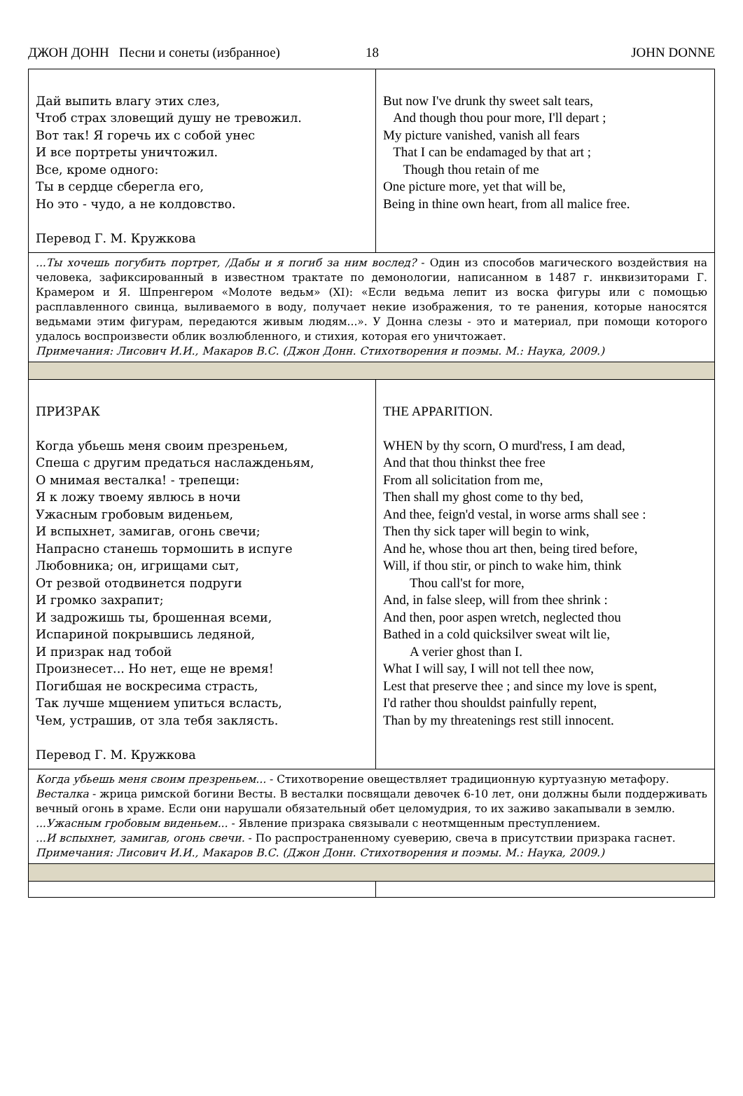ДЖОН ДОНН Песни и сонеты (избранное) 18 JOHN DONNE
| Дай выпить влагу этих слез, Чтоб страх зловещий душу не тревожил. Вот так! Я горечь их с собой унес И все портреты уничтожил. Все, кроме одного: Ты в сердце сберегла его, Но это - чудо, а не колдовство. Перевод Г. М. Кружкова | But now I've drunk thy sweet salt tears, And though thou pour more, I'll depart ; My picture vanished, vanish all fears That I can be endamaged by that art ; Though thou retain of me One picture more, yet that will be, Being in thine own heart, from all malice free. |
| ...Ты хочешь погубить портрет, /Дабы и я погиб за ним вослед? - Один из способов магического воздействия на человека, зафиксированный в известном трактате по демонологии, написанном в 1487 г. инквизиторами Г. Крамером и Я. Шпренгером «Молоте ведьм» (XI): «Если ведьма лепит из воска фигуры или с помощью расплавленного свинца, выливаемого в воду, получает некие изображения, то те ранения, которые наносятся ведьмами этим фигурам, передаются живым людям...». У Донна слезы - это и материал, при помощи которого удалось воспроизвести облик возлюбленного, и стихия, которая его уничтожает. Примечания: Лисович И.И., Макаров В.С. (Джон Донн. Стихотворения и поэмы. М.: Наука, 2009.) | |
| ПРИЗРАК Когда убьешь меня своим презреньем, Спеша с другим предаться наслажденьям, О мнимая весталка! - трепещи: Я к ложу твоему явлюсь в ночи Ужасным гробовым виденьем, И вспыхнет, замигав, огонь свечи; Напрасно станешь тормошить в испуге Любовника; он, игрищами сыт, От резвой отодвинется подруги И громко захрапит; И задрожишь ты, брошенная всеми, Испариной покрывшись ледяной, И призрак над тобой Произнесет... Но нет, еще не время! Погибшая не воскресима страсть, Так лучше мщением упиться всласть, Чем, устрашив, от зла тебя заклясть. Перевод Г. М. Кружкова | THE APPARITION. WHEN by thy scorn, O murd'ress, I am dead, And that thou thinkst thee free From all solicitation from me, Then shall my ghost come to thy bed, And thee, feign'd vestal, in worse arms shall see : Then thy sick taper will begin to wink, And he, whose thou art then, being tired before, Will, if thou stir, or pinch to wake him, think Thou call'st for more, And, in false sleep, will from thee shrink : And then, poor aspen wretch, neglected thou Bathed in a cold quicksilver sweat wilt lie, A verier ghost than I. What I will say, I will not tell thee now, Lest that preserve thee ; and since my love is spent, I'd rather thou shouldst painfully repent, Than by my threatenings rest still innocent. |
| Когда убьешь меня своим презреньем... - Стихотворение овеществляет традиционную куртуазную метафору. Весталка - жрица римской богини Весты. В весталки посвящали девочек 6-10 лет, они должны были поддерживать вечный огонь в храме. Если они нарушали обязательный обет целомудрия, то их заживо закапывали в землю. ...Ужасным гробовым виденьем... - Явление призрака связывали с неотмщенным преступлением. ...И вспыхнет, замигав, огонь свечи. - По распространенному суеверию, свеча в присутствии призрака гаснет. Примечания: Лисович И.И., Макаров В.С. (Джон Донн. Стихотворения и поэмы. М.: Наука, 2009.) | |